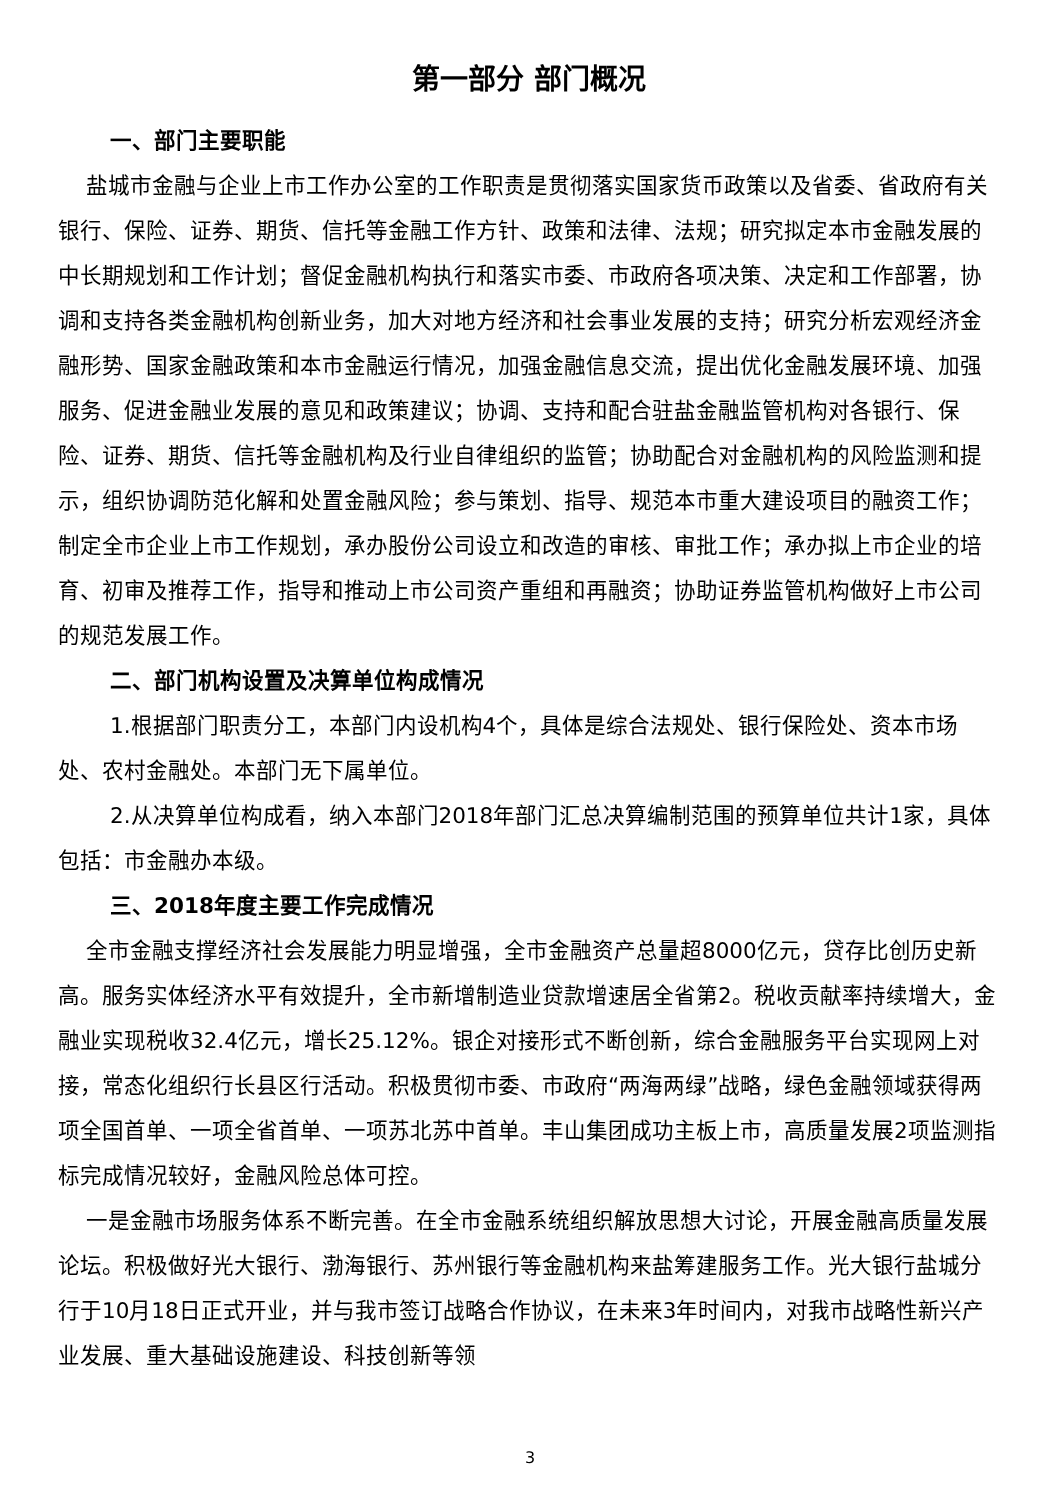第一部分 部门概况
一、部门主要职能
盐城市金融与企业上市工作办公室的工作职责是贯彻落实国家货币政策以及省委、省政府有关银行、保险、证券、期货、信托等金融工作方针、政策和法律、法规；研究拟定本市金融发展的中长期规划和工作计划；督促金融机构执行和落实市委、市政府各项决策、决定和工作部署，协调和支持各类金融机构创新业务，加大对地方经济和社会事业发展的支持；研究分析宏观经济金融形势、国家金融政策和本市金融运行情况，加强金融信息交流，提出优化金融发展环境、加强服务、促进金融业发展的意见和政策建议；协调、支持和配合驻盐金融监管机构对各银行、保险、证券、期货、信托等金融机构及行业自律组织的监管；协助配合对金融机构的风险监测和提示，组织协调防范化解和处置金融风险；参与策划、指导、规范本市重大建设项目的融资工作；制定全市企业上市工作规划，承办股份公司设立和改造的审核、审批工作；承办拟上市企业的培育、初审及推荐工作，指导和推动上市公司资产重组和再融资；协助证券监管机构做好上市公司的规范发展工作。
二、部门机构设置及决算单位构成情况
1.根据部门职责分工，本部门内设机构4个，具体是综合法规处、银行保险处、资本市场处、农村金融处。本部门无下属单位。
2.从决算单位构成看，纳入本部门2018年部门汇总决算编制范围的预算单位共计1家，具体包括：市金融办本级。
三、2018年度主要工作完成情况
全市金融支撑经济社会发展能力明显增强，全市金融资产总量超8000亿元，贷存比创历史新高。服务实体经济水平有效提升，全市新增制造业贷款增速居全省第2。税收贡献率持续增大，金融业实现税收32.4亿元，增长25.12%。银企对接形式不断创新，综合金融服务平台实现网上对接，常态化组织行长县区行活动。积极贯彻市委、市政府“两海两绿”战略，绿色金融领域获得两项全国首单、一项全省首单、一项苏北苏中首单。丰山集团成功主板上市，高质量发展2项监测指标完成情况较好，金融风险总体可控。
一是金融市场服务体系不断完善。在全市金融系统组织解放思想大讨论，开展金融高质量发展论坛。积极做好光大银行、渤海银行、苏州银行等金融机构来盐筹建服务工作。光大银行盐城分行于10月18日正式开业，并与我市签订战略合作协议，在未来3年时间内，对我市战略性新兴产业发展、重大基础设施建设、科技创新等领
3